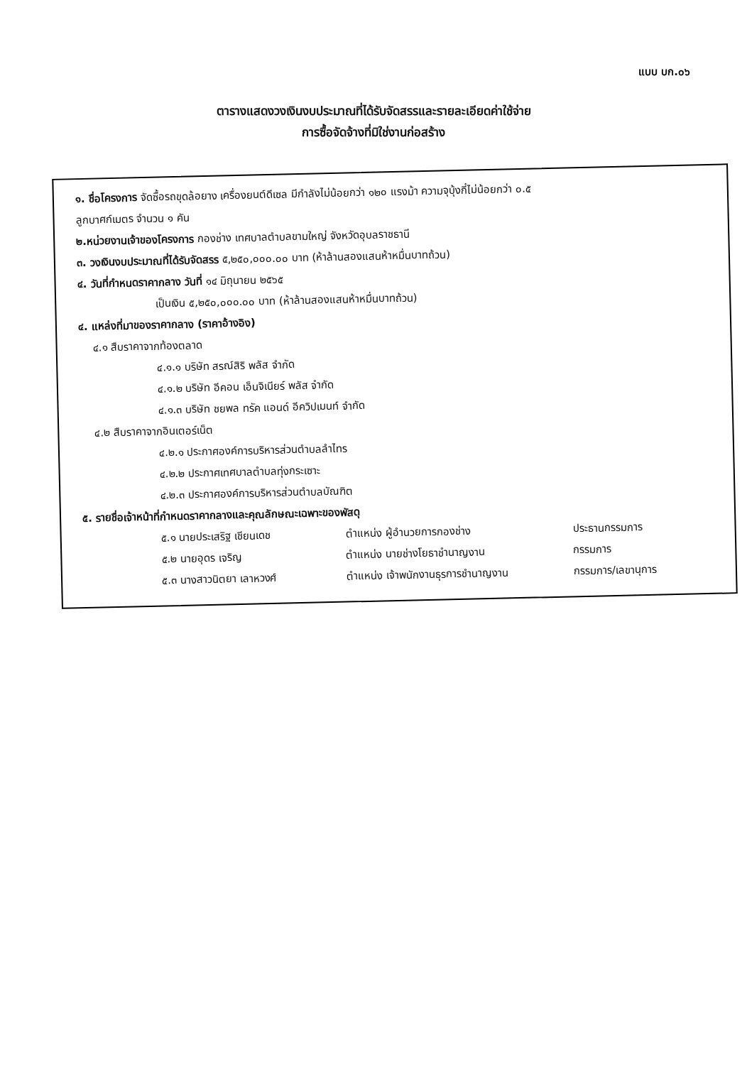แบบ บก.๐๖
ตารางแสดงวงเงินงบประมาณที่ได้รับจัดสรรและรายละเอียดค่าใช้จ่าย
การซื้อจัดจ้างที่มิใช่งานก่อสร้าง
๑. ชื่อโครงการ จัดซื้อรถขุดล้อยาง เครื่องยนต์ดีเซล มีกำลังไม่น้อยกว่า ๑๒๐ แรงม้า ความจุบุ้งกี๋ไม่น้อยกว่า ๐.๕
ลูกบาศก์เมตร จำนวน ๑ คัน
๒.หน่วยงานเจ้าของโครงการ กองช่าง เทศบาลตำบลขามใหญ่ จังหวัดอุบลราชธานี
๓. วงเงินงบประมาณที่ได้รับจัดสรร ๕,๒๕๐,๐๐๐.๐๐ บาท (ห้าล้านสองแสนห้าหมื่นบาทถ้วน)
๔. วันที่กำหนดราคากลาง วันที่ ๑๔ มิถุนายน ๒๕๖๕
เป็นเงิน ๕,๒๕๐,๐๐๐.๐๐ บาท (ห้าล้านสองแสนห้าหมื่นบาทถ้วน)
๔. แหล่งที่มาของราคากลาง (ราคาอ้างอิง)
๔.๑ สืบราคาจากท้องตลาด
๔.๑.๑ บริษัท สรณ์สิริ พลัส จำกัด
๔.๑.๒ บริษัท อีคอน เอ็นจิเนียร์ พลัส จำกัด
๔.๑.๓ บริษัท ชยพล ทรัค แอนด์ อีควิปเมนท์ จำกัด
๔.๒ สืบราคาจากอินเตอร์เน็ต
๔.๒.๑ ประกาศองค์การบริหารส่วนตำบลลำไทร
๔.๒.๒ ประกาศเทศบาลตำบลทุ่งกระเซาะ
๔.๒.๓ ประกาศองค์การบริหารส่วนตำบลบัณฑิต
๕. รายชื่อเจ้าหน้าที่กำหนดราคากลางและคุณลักษณะเฉพาะของพัสดุ
๕.๑ นายประเสริฐ เชียนเดช ตำแหน่ง ผู้อำนวยการกองช่าง ประธานกรรมการ
๕.๒ นายอุดร เจริญ ตำแหน่ง นายช่างโยธาชำนาญงาน กรรมการ
๕.๓ นางสาวนิตยา เลาหวงศ์ ตำแหน่ง เจ้าพนักงานธุรการชำนาญงาน กรรมการ/เลขานุการ